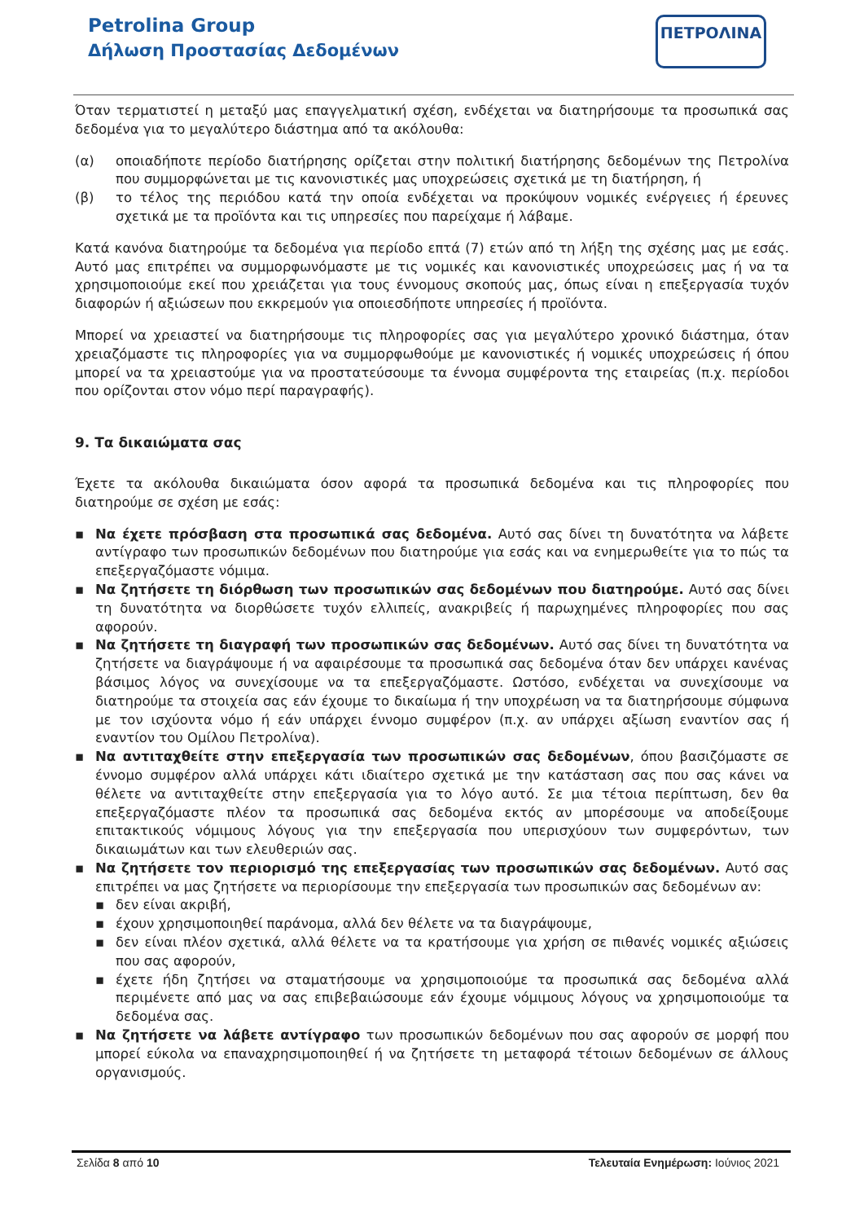Petrolina Group
Δήλωση Προστασίας Δεδομένων
ΠΕΤΡΟΛΙΝΑ
Όταν τερματιστεί η μεταξύ μας επαγγελματική σχέση, ενδέχεται να διατηρήσουμε τα προσωπικά σας δεδομένα για το μεγαλύτερο διάστημα από τα ακόλουθα:
(α) οποιαδήποτε περίοδο διατήρησης ορίζεται στην πολιτική διατήρησης δεδομένων της Πετρολίνα που συμμορφώνεται με τις κανονιστικές μας υποχρεώσεις σχετικά με τη διατήρηση, ή
(β) το τέλος της περιόδου κατά την οποία ενδέχεται να προκύψουν νομικές ενέργειες ή έρευνες σχετικά με τα προϊόντα και τις υπηρεσίες που παρείχαμε ή λάβαμε.
Κατά κανόνα διατηρούμε τα δεδομένα για περίοδο επτά (7) ετών από τη λήξη της σχέσης μας με εσάς. Αυτό μας επιτρέπει να συμμορφωνόμαστε με τις νομικές και κανονιστικές υποχρεώσεις μας ή να τα χρησιμοποιούμε εκεί που χρειάζεται για τους έννομους σκοπούς μας, όπως είναι η επεξεργασία τυχόν διαφορών ή αξιώσεων που εκκρεμούν για οποιεσδήποτε υπηρεσίες ή προϊόντα.
Μπορεί να χρειαστεί να διατηρήσουμε τις πληροφορίες σας για μεγαλύτερο χρονικό διάστημα, όταν χρειαζόμαστε τις πληροφορίες για να συμμορφωθούμε με κανονιστικές ή νομικές υποχρεώσεις ή όπου μπορεί να τα χρειαστούμε για να προστατεύσουμε τα έννομα συμφέροντα της εταιρείας (π.χ. περίοδοι που ορίζονται στον νόμο περί παραγραφής).
9. Τα δικαιώματα σας
Έχετε τα ακόλουθα δικαιώματα όσον αφορά τα προσωπικά δεδομένα και τις πληροφορίες που διατηρούμε σε σχέση με εσάς:
▪ Να έχετε πρόσβαση στα προσωπικά σας δεδομένα. Αυτό σας δίνει τη δυνατότητα να λάβετε αντίγραφο των προσωπικών δεδομένων που διατηρούμε για εσάς και να ενημερωθείτε για το πώς τα επεξεργαζόμαστε νόμιμα.
▪ Να ζητήσετε τη διόρθωση των προσωπικών σας δεδομένων που διατηρούμε. Αυτό σας δίνει τη δυνατότητα να διορθώσετε τυχόν ελλιπείς, ανακριβείς ή παρωχημένες πληροφορίες που σας αφορούν.
▪ Να ζητήσετε τη διαγραφή των προσωπικών σας δεδομένων. Αυτό σας δίνει τη δυνατότητα να ζητήσετε να διαγράψουμε ή να αφαιρέσουμε τα προσωπικά σας δεδομένα όταν δεν υπάρχει κανένας βάσιμος λόγος να συνεχίσουμε να τα επεξεργαζόμαστε. Ωστόσο, ενδέχεται να συνεχίσουμε να διατηρούμε τα στοιχεία σας εάν έχουμε το δικαίωμα ή την υποχρέωση να τα διατηρήσουμε σύμφωνα με τον ισχύοντα νόμο ή εάν υπάρχει έννομο συμφέρον (π.χ. αν υπάρχει αξίωση εναντίον σας ή εναντίον του Ομίλου Πετρολίνα).
▪ Να αντιταχθείτε στην επεξεργασία των προσωπικών σας δεδομένων, όπου βασιζόμαστε σε έννομο συμφέρον αλλά υπάρχει κάτι ιδιαίτερο σχετικά με την κατάσταση σας που σας κάνει να θέλετε να αντιταχθείτε στην επεξεργασία για το λόγο αυτό. Σε μια τέτοια περίπτωση, δεν θα επεξεργαζόμαστε πλέον τα προσωπικά σας δεδομένα εκτός αν μπορέσουμε να αποδείξουμε επιτακτικούς νόμιμους λόγους για την επεξεργασία που υπερισχύουν των συμφερόντων, των δικαιωμάτων και των ελευθεριών σας.
▪ Να ζητήσετε τον περιορισμό της επεξεργασίας των προσωπικών σας δεδομένων. Αυτό σας επιτρέπει να μας ζητήσετε να περιορίσουμε την επεξεργασία των προσωπικών σας δεδομένων αν:
▪ δεν είναι ακριβή,
▪ έχουν χρησιμοποιηθεί παράνομα, αλλά δεν θέλετε να τα διαγράψουμε,
▪ δεν είναι πλέον σχετικά, αλλά θέλετε να τα κρατήσουμε για χρήση σε πιθανές νομικές αξιώσεις που σας αφορούν,
▪ έχετε ήδη ζητήσει να σταματήσουμε να χρησιμοποιούμε τα προσωπικά σας δεδομένα αλλά περιμένετε από μας να σας επιβεβαιώσουμε εάν έχουμε νόμιμους λόγους να χρησιμοποιούμε τα δεδομένα σας.
▪ Να ζητήσετε να λάβετε αντίγραφο των προσωπικών δεδομένων που σας αφορούν σε μορφή που μπορεί εύκολα να επαναχρησιμοποιηθεί ή να ζητήσετε τη μεταφορά τέτοιων δεδομένων σε άλλους οργανισμούς.
Σελίδα 8 από 10 Τελευταία Ενημέρωση: Ιούνιος 2021